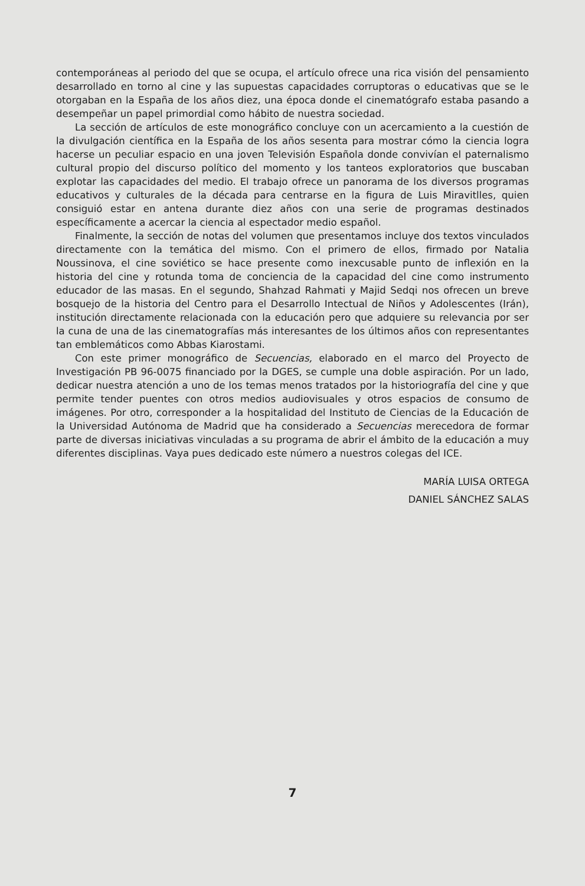contemporáneas al periodo del que se ocupa, el artículo ofrece una rica visión del pensamiento desarrollado en torno al cine y las supuestas capacidades corruptoras o educativas que se le otorgaban en la España de los años diez, una época donde el cinematógrafo estaba pasando a desempeñar un papel primordial como hábito de nuestra sociedad.
La sección de artículos de este monográfico concluye con un acercamiento a la cuestión de la divulgación científica en la España de los años sesenta para mostrar cómo la ciencia logra hacerse un peculiar espacio en una joven Televisión Española donde convivían el paternalismo cultural propio del discurso político del momento y los tanteos exploratorios que buscaban explotar las capacidades del medio. El trabajo ofrece un panorama de los diversos programas educativos y culturales de la década para centrarse en la figura de Luis Miravitlles, quien consiguió estar en antena durante diez años con una serie de programas destinados específicamente a acercar la ciencia al espectador medio español.
Finalmente, la sección de notas del volumen que presentamos incluye dos textos vinculados directamente con la temática del mismo. Con el primero de ellos, firmado por Natalia Noussinova, el cine soviético se hace presente como inexcusable punto de inflexión en la historia del cine y rotunda toma de conciencia de la capacidad del cine como instrumento educador de las masas. En el segundo, Shahzad Rahmati y Majid Sedqi nos ofrecen un breve bosquejo de la historia del Centro para el Desarrollo Intectual de Niños y Adolescentes (Irán), institución directamente relacionada con la educación pero que adquiere su relevancia por ser la cuna de una de las cinematografías más interesantes de los últimos años con representantes tan emblemáticos como Abbas Kiarostami.
Con este primer monográfico de Secuencias, elaborado en el marco del Proyecto de Investigación PB 96-0075 financiado por la DGES, se cumple una doble aspiración. Por un lado, dedicar nuestra atención a uno de los temas menos tratados por la historiografía del cine y que permite tender puentes con otros medios audiovisuales y otros espacios de consumo de imágenes. Por otro, corresponder a la hospitalidad del Instituto de Ciencias de la Educación de la Universidad Autónoma de Madrid que ha considerado a Secuencias merecedora de formar parte de diversas iniciativas vinculadas a su programa de abrir el ámbito de la educación a muy diferentes disciplinas. Vaya pues dedicado este número a nuestros colegas del ICE.
MARÍA LUISA ORTEGA
DANIEL SÁNCHEZ SALAS
7